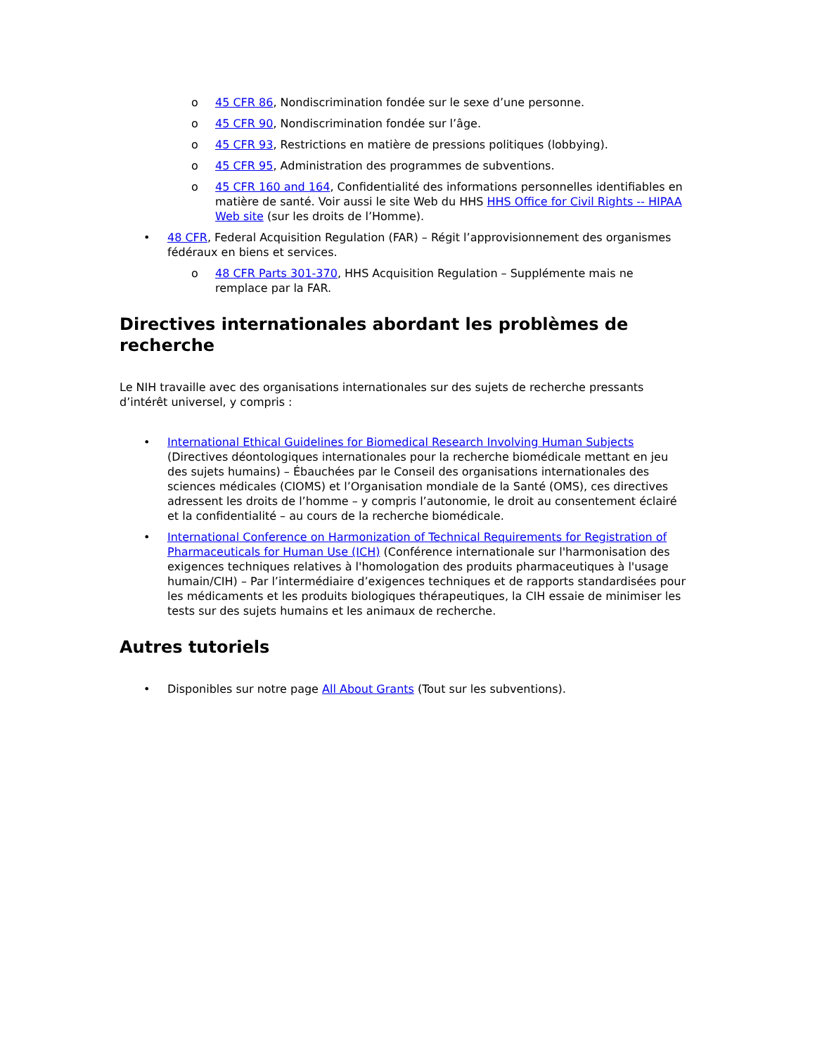o 45 CFR 86, Nondiscrimination fondée sur le sexe d’une personne.
o 45 CFR 90, Nondiscrimination fondée sur l’âge.
o 45 CFR 93, Restrictions en matière de pressions politiques (lobbying).
o 45 CFR 95, Administration des programmes de subventions.
o 45 CFR 160 and 164, Confidentialité des informations personnelles identifiables en matière de santé. Voir aussi le site Web du HHS HHS Office for Civil Rights -- HIPAA Web site (sur les droits de l’Homme).
• 48 CFR, Federal Acquisition Regulation (FAR) – Régit l’approvisionnement des organismes fédéraux en biens et services.
o 48 CFR Parts 301-370, HHS Acquisition Regulation – Supplémente mais ne remplace par la FAR.
Directives internationales abordant les problèmes de recherche
Le NIH travaille avec des organisations internationales sur des sujets de recherche pressants d’intérêt universel, y compris :
• International Ethical Guidelines for Biomedical Research Involving Human Subjects (Directives déontologiques internationales pour la recherche biomédicale mettant en jeu des sujets humains) – Ébauchées par le Conseil des organisations internationales des sciences médicales (CIOMS) et l’Organisation mondiale de la Santé (OMS), ces directives adressent les droits de l’homme – y compris l’autonomie, le droit au consentement éclairé et la confidentialité – au cours de la recherche biomédicale.
• International Conference on Harmonization of Technical Requirements for Registration of Pharmaceuticals for Human Use (ICH) (Conférence internationale sur l'harmonisation des exigences techniques relatives à l'homologation des produits pharmaceutiques à l'usage humain/CIH) – Par l’intermédiaire d’exigences techniques et de rapports standardisées pour les médicaments et les produits biologiques thérapeutiques, la CIH essaie de minimiser les tests sur des sujets humains et les animaux de recherche.
Autres tutoriels
• Disponibles sur notre page All About Grants (Tout sur les subventions).